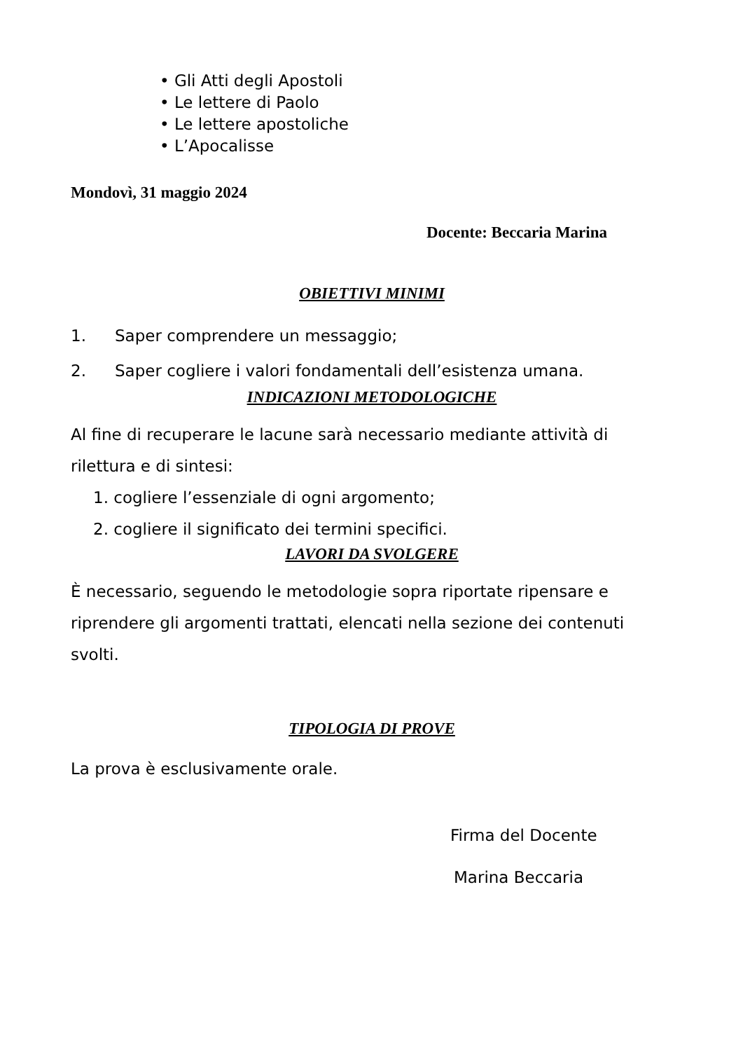• Gli Atti degli Apostoli
• Le lettere di Paolo
• Le lettere apostoliche
• L’Apocalisse
Mondovì, 31 maggio 2024
Docente: Beccaria Marina
OBIETTIVI MINIMI
1. Saper comprendere un messaggio;
2. Saper cogliere i valori fondamentali dell’esistenza umana.
INDICAZIONI METODOLOGICHE
Al fine di recuperare le lacune sarà necessario mediante attività di rilettura e di sintesi:
1. cogliere l’essenziale di ogni argomento;
2. cogliere il significato dei termini specifici.
LAVORI DA SVOLGERE
È necessario, seguendo le metodologie sopra riportate ripensare e riprendere gli argomenti trattati, elencati nella sezione dei contenuti svolti.
TIPOLOGIA DI PROVE
La prova è esclusivamente orale.
Firma del Docente
Marina Beccaria